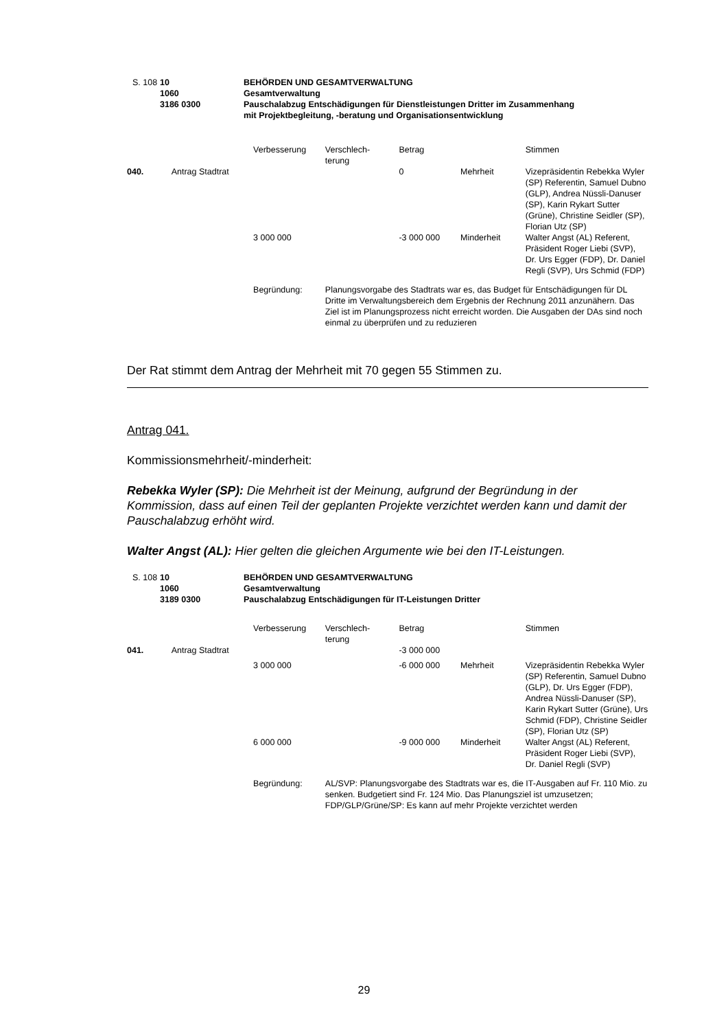| | S. 108 | 10 1060 3186 0300 | BEHÖRDEN UND GESAMTVERWALTUNG Gesamtverwaltung Pauschalabzug Entschädigungen für Dienstleistungen Dritter im Zusammenhang mit Projektbegleitung, -beratung und Organisationsentwicklung |
| | | Verbesserung | Verschlech- terung | Betrag | | Stimmen |
| 040. | Antrag Stadtrat | | | 0 | Mehrheit | Vizepräsidentin Rebekka Wyler (SP) Referentin, Samuel Dubno (GLP), Andrea Nüssli-Danuser (SP), Karin Rykart Sutter (Grüne), Christine Seidler (SP), Florian Utz (SP) |
| | | 3 000 000 | | -3 000 000 | Minderheit | Walter Angst (AL) Referent, Präsident Roger Liebi (SVP), Dr. Urs Egger (FDP), Dr. Daniel Regli (SVP), Urs Schmid (FDP) |
| | | Begründung: | Planungsvorgabe des Stadtrats war es, das Budget für Entschädigungen für DL Dritte im Verwaltungsbereich dem Ergebnis der Rechnung 2011 anzunähern. Das Ziel ist im Planungsprozess nicht erreicht worden. Die Ausgaben der DAs sind noch einmal zu überprüfen und zu reduzieren | | | |
Der Rat stimmt dem Antrag der Mehrheit mit 70 gegen 55 Stimmen zu.
Antrag 041.
Kommissionsmehrheit/-minderheit:
Rebekka Wyler (SP): Die Mehrheit ist der Meinung, aufgrund der Begründung in der Kommission, dass auf einen Teil der geplanten Projekte verzichtet werden kann und damit der Pauschalabzug erhöht wird.
Walter Angst (AL): Hier gelten die gleichen Argumente wie bei den IT-Leistungen.
| | S. 108 | 10 1060 3189 0300 | BEHÖRDEN UND GESAMTVERWALTUNG Gesamtverwaltung Pauschalabzug Entschädigungen für IT-Leistungen Dritter |
| | | Verbesserung | Verschlech- terung | Betrag | | Stimmen |
| 041. | Antrag Stadtrat | | | -3 000 000 | | |
| | | 3 000 000 | | -6 000 000 | Mehrheit | Vizepräsidentin Rebekka Wyler (SP) Referentin, Samuel Dubno (GLP), Dr. Urs Egger (FDP), Andrea Nüssli-Danuser (SP), Karin Rykart Sutter (Grüne), Urs Schmid (FDP), Christine Seidler (SP), Florian Utz (SP) |
| | | 6 000 000 | | -9 000 000 | Minderheit | Walter Angst (AL) Referent, Präsident Roger Liebi (SVP), Dr. Daniel Regli (SVP) |
| | | Begründung: | AL/SVP: Planungsvorgabe des Stadtrats war es, die IT-Ausgaben auf Fr. 110 Mio. zu senken. Budgetiert sind Fr. 124 Mio. Das Planungsziel ist umzusetzen; FDP/GLP/Grüne/SP: Es kann auf mehr Projekte verzichtet werden | | | |
29